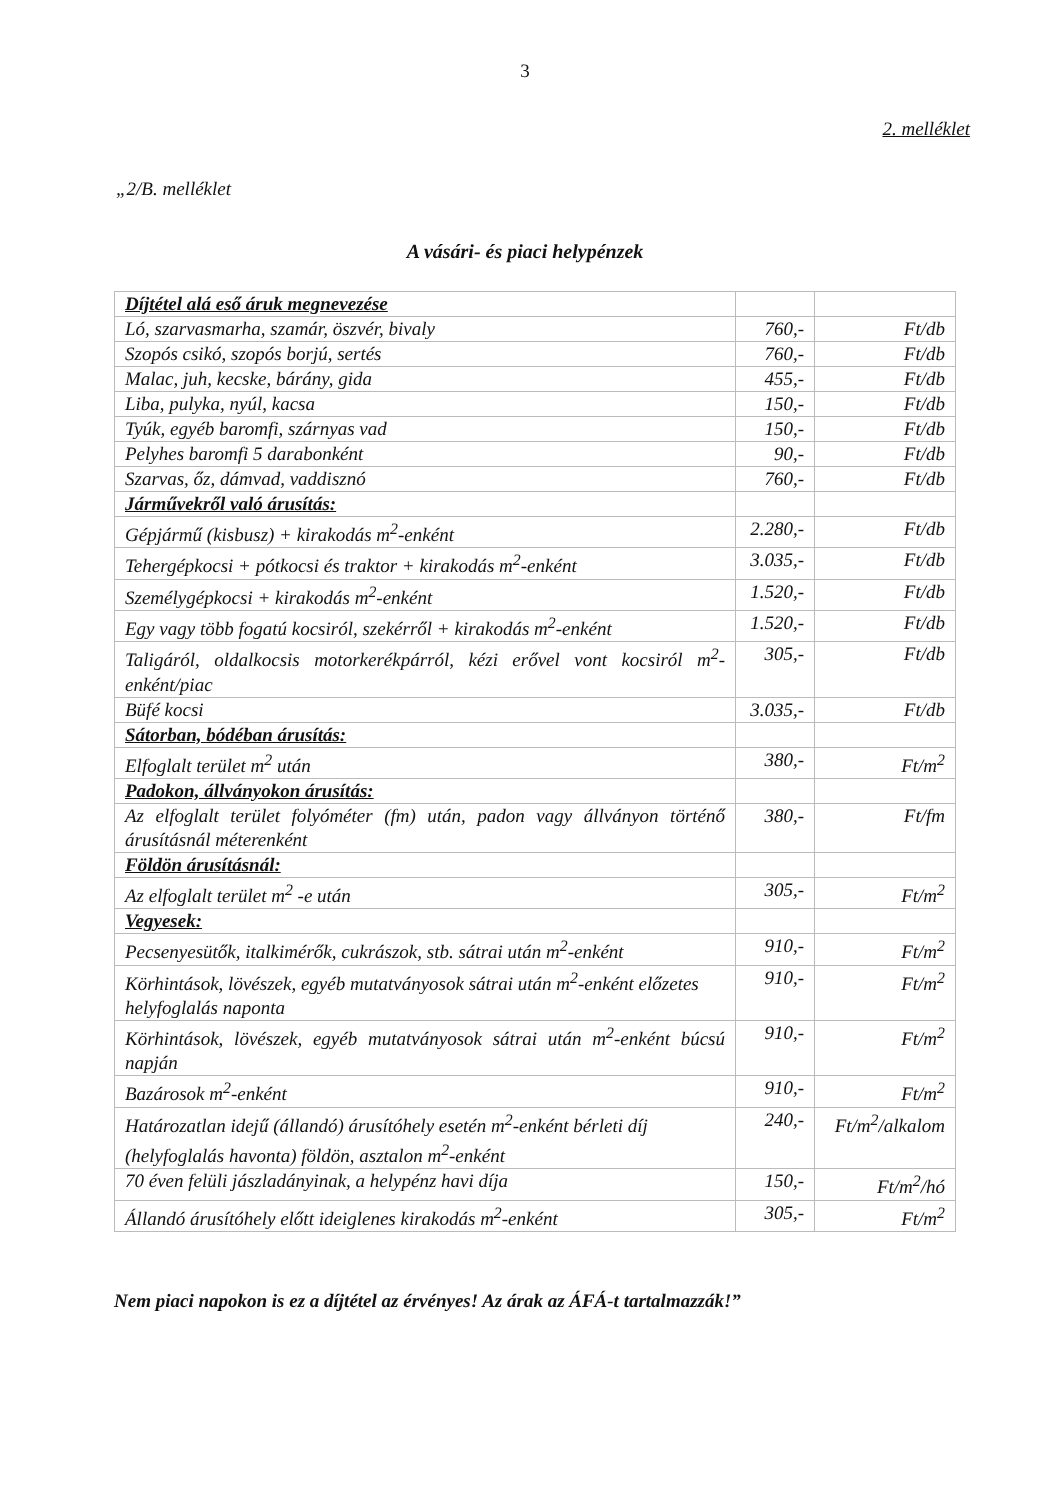3
2. melléklet
„2/B. melléklet
A vásári- és piaci helypénzek
| Díjtétel alá eső áruk megnevezése | | |
| Ló, szarvasmarha, szamár, öszvér, bivaly | 760,- | Ft/db |
| Szopós csikó, szopós borjú, sertés | 760,- | Ft/db |
| Malac, juh, kecske, bárány, gida | 455,- | Ft/db |
| Liba, pulyka, nyúl, kacsa | 150,- | Ft/db |
| Tyúk, egyéb baromfi, szárnyas vad | 150,- | Ft/db |
| Pelyhes baromfi 5 darabonként | 90,- | Ft/db |
| Szarvas, őz, dámvad, vaddisznó | 760,- | Ft/db |
| Járművekről való árusítás: | | |
| Gépjármű (kisbusz) + kirakodás m<sup>2</sup>-enként | 2.280,- | Ft/db |
| Tehergépkocsi + pótkocsi és traktor + kirakodás m<sup>2</sup>-enként | 3.035,- | Ft/db |
| Személygépkocsi + kirakodás m<sup>2</sup>-enként | 1.520,- | Ft/db |
| Egy vagy több fogatú kocsiról, szekérről + kirakodás m<sup>2</sup>-enként | 1.520,- | Ft/db |
| Taligáról, oldalkocsis motorkerékpárról, kézi erővel vont kocsiról m<sup>2</sup>-enként/piac | 305,- | Ft/db |
| Büfé kocsi | 3.035,- | Ft/db |
| Sátorban, bódéban árusítás: | | |
| Elfoglalt terület m<sup>2</sup> után | 380,- | Ft/m<sup>2</sup> |
| Padokon, állványokon árusítás: | | |
| Az elfoglalt terület folyóméter (fm) után, padon vagy állványon történő árusításnál méterenként | 380,- | Ft/fm |
| Földön árusításnál: | | |
| Az elfoglalt terület m<sup>2</sup> -e után | 305,- | Ft/m<sup>2</sup> |
| Vegyesek: | | |
| Pecsenyesütők, italkimérők, cukrászok, stb. sátrai után m<sup>2</sup>-enként | 910,- | Ft/m<sup>2</sup> |
| Körhintások, lövészek, egyéb mutatványosok sátrai után m<sup>2</sup>-enként előzetes helyfoglalás naponta | 910,- | Ft/m<sup>2</sup> |
| Körhintások, lövészek, egyéb mutatványosok sátrai után m<sup>2</sup>-enként búcsú napján | 910,- | Ft/m<sup>2</sup> |
| Bazárosok m<sup>2</sup>-enként | 910,- | Ft/m<sup>2</sup> |
| Határozatlan idejű (állandó) árusítóhely esetén m<sup>2</sup>-enként bérleti díj (helyfoglalás havonta) földön, asztalon m<sup>2</sup>-enként | 240,- | Ft/m<sup>2</sup>/alkalom |
| 70 éven felüli jászladányinak, a helypénz havi díja | 150,- | Ft/m<sup>2</sup>/hó |
| Állandó árusítóhely előtt ideiglenes kirakodás m<sup>2</sup>-enként | 305,- | Ft/m<sup>2</sup> |
Nem piaci napokon is ez a díjtétel az érvényes! Az árak az ÁFÁ-t tartalmazzák!”